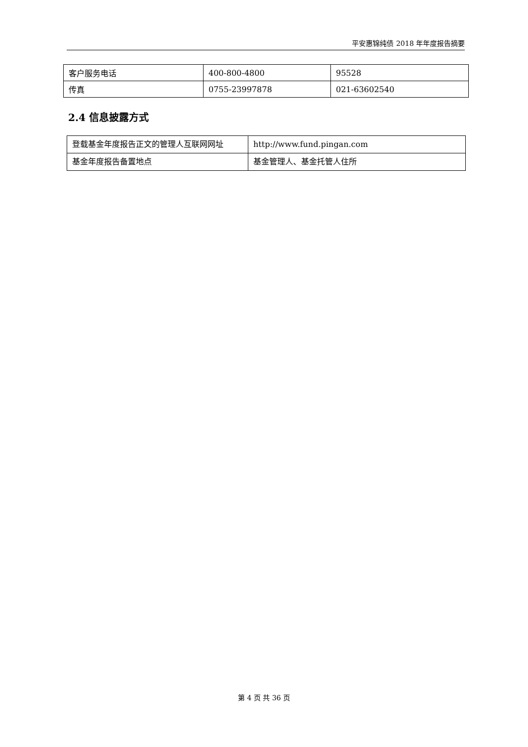平安惠锦纯债 2018 年年度报告摘要
| 客户服务电话 | 400-800-4800 | 95528 |
| 传真 | 0755-23997878 | 021-63602540 |
2.4 信息披露方式
| 登载基金年度报告正文的管理人互联网网址 | http://www.fund.pingan.com |
| 基金年度报告备置地点 | 基金管理人、基金托管人住所 |
第 4 页 共 36 页